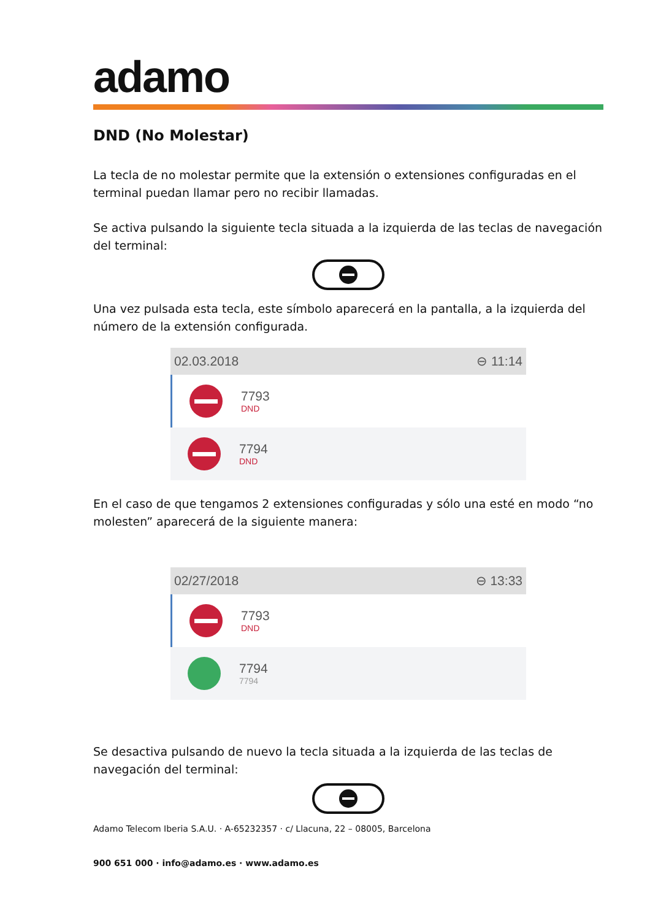adamo
DND (No Molestar)
La tecla de no molestar permite que la extensión o extensiones configuradas en el terminal puedan llamar pero no recibir llamadas.
Se activa pulsando la siguiente tecla situada a la izquierda de las teclas de navegación del terminal:
Una vez pulsada esta tecla, este símbolo aparecerá en la pantalla, a la izquierda del número de la extensión configurada.
02.03.2018 ⊖ 11:14
7793
DND
7794
DND
En el caso de que tengamos 2 extensiones configuradas y sólo una esté en modo “no molesten” aparecerá de la siguiente manera:
02/27/2018 ⊖ 13:33
7793
DND
7794
7794
Se desactiva pulsando de nuevo la tecla situada a la izquierda de las teclas de navegación del terminal:
Adamo Telecom Iberia S.A.U. · A-65232357 · c/ Llacuna, 22 – 08005, Barcelona
900 651 000 · info@adamo.es · www.adamo.es